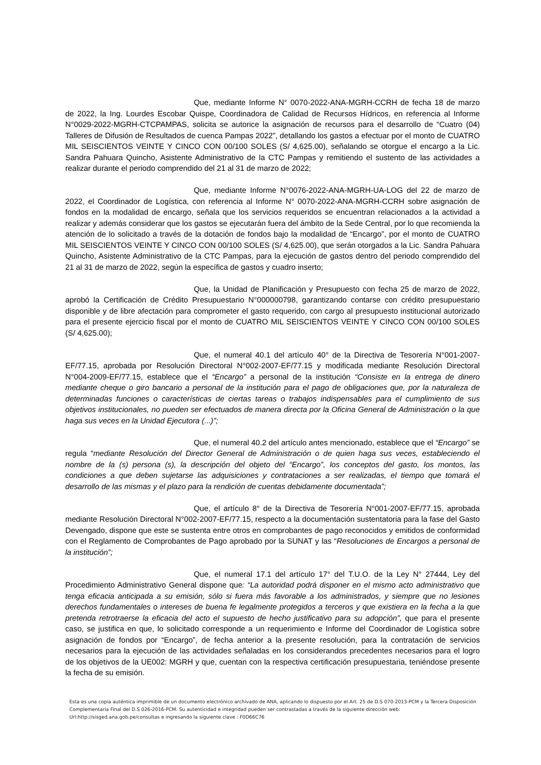Que, mediante Informe N° 0070-2022-ANA-MGRH-CCRH de fecha 18 de marzo de 2022, la Ing. Lourdes Escobar Quispe, Coordinadora de Calidad de Recursos Hídricos, en referencia al Informe N°0029-2022-MGRH-CTCPAMPAS, solicita se autorice la asignación de recursos para el desarrollo de “Cuatro (04) Talleres de Difusión de Resultados de cuenca Pampas 2022”, detallando los gastos a efectuar por el monto de CUATRO MIL SEISCIENTOS VEINTE Y CINCO CON 00/100 SOLES (S/ 4,625.00), señalando se otorgue el encargo a la Lic. Sandra Pahuara Quincho, Asistente Administrativo de la CTC Pampas y remitiendo el sustento de las actividades a realizar durante el periodo comprendido del 21 al 31 de marzo de 2022;
Que, mediante Informe N°0076-2022-ANA-MGRH-UA-LOG del 22 de marzo de 2022, el Coordinador de Logística, con referencia al Informe N° 0070-2022-ANA-MGRH-CCRH sobre asignación de fondos en la modalidad de encargo, señala que los servicios requeridos se encuentran relacionados a la actividad a realizar y además considerar que los gastos se ejecutarán fuera del ámbito de la Sede Central, por lo que recomienda la atención de lo solicitado a través de la dotación de fondos bajo la modalidad de “Encargo”, por el monto de CUATRO MIL SEISCIENTOS VEINTE Y CINCO CON 00/100 SOLES (S/ 4,625.00), que serán otorgados a la Lic. Sandra Pahuara Quincho, Asistente Administrativo de la CTC Pampas, para la ejecución de gastos dentro del periodo comprendido del 21 al 31 de marzo de 2022, según la específica de gastos y cuadro inserto;
Que, la Unidad de Planificación y Presupuesto con fecha 25 de marzo de 2022, aprobó la Certificación de Crédito Presupuestario N°000000798, garantizando contarse con crédito presupuestario disponible y de libre afectación para comprometer el gasto requerido, con cargo al presupuesto institucional autorizado para el presente ejercicio fiscal por el monto de CUATRO MIL SEISCIENTOS VEINTE Y CINCO CON 00/100 SOLES (S/ 4,625.00);
Que, el numeral 40.1 del artículo 40° de la Directiva de Tesorería N°001-2007-EF/77.15, aprobada por Resolución Directoral N°002-2007-EF/77.15 y modificada mediante Resolución Directoral N°004-2009-EF/77.15, establece que el “Encargo” a personal de la institución “Consiste en la entrega de dinero mediante cheque o giro bancario a personal de la institución para el pago de obligaciones que, por la naturaleza de determinadas funciones o características de ciertas tareas o trabajos indispensables para el cumplimiento de sus objetivos institucionales, no pueden ser efectuados de manera directa por la Oficina General de Administración o la que haga sus veces en la Unidad Ejecutora (...)”;
Que, el numeral 40.2 del artículo antes mencionado, establece que el “Encargo” se regula “mediante Resolución del Director General de Administración o de quien haga sus veces, estableciendo el nombre de la (s) persona (s), la descripción del objeto del “Encargo”, los conceptos del gasto, los montos, las condiciones a que deben sujetarse las adquisiciones y contrataciones a ser realizadas, el tiempo que tomará el desarrollo de las mismas y el plazo para la rendición de cuentas debidamente documentada”;
Que, el artículo 8° de la Directiva de Tesorería N°001-2007-EF/77.15, aprobada mediante Resolución Directoral N°002-2007-EF/77.15, respecto a la documentación sustentatoria para la fase del Gasto Devengado, dispone que este se sustenta entre otros en comprobantes de pago reconocidos y emitidos de conformidad con el Reglamento de Comprobantes de Pago aprobado por la SUNAT y las “Resoluciones de Encargos a personal de la institución”;
Que, el numeral 17.1 del artículo 17° del T.U.O. de la Ley N° 27444, Ley del Procedimiento Administrativo General dispone que: “La autoridad podrá disponer en el mismo acto administrativo que tenga eficacia anticipada a su emisión, sólo si fuera más favorable a los administrados, y siempre que no lesiones derechos fundamentales o intereses de buena fe legalmente protegidos a terceros y que existiera en la fecha a la que pretenda retrotraerse la eficacia del acto el supuesto de hecho justificativo para su adopción”, que para el presente caso, se justifica en que, lo solicitado corresponde a un requerimiento e Informe del Coordinador de Logística sobre asignación de fondos por “Encargo”, de fecha anterior a la presente resolución, para la contratación de servicios necesarios para la ejecución de las actividades señaladas en los considerandos precedentes necesarios para el logro de los objetivos de la UE002: MGRH y que, cuentan con la respectiva certificación presupuestaria, teniéndose presente la fecha de su emisión.
Esta es una copia auténtica imprimible de un documento electrónico archivado de ANA, aplicando lo dispuesto por el Art. 25 de D.S 070-2013-PCM y la Tercera Disposición Complementaria Final del D.S 026-2016-PCM. Su autenticidad e integridad pueden ser contrastadas a través de la siguiente dirección web: Url:http://sisged.ana.gob.pe/consultas e ingresando la siguiente clave : F0D66C76